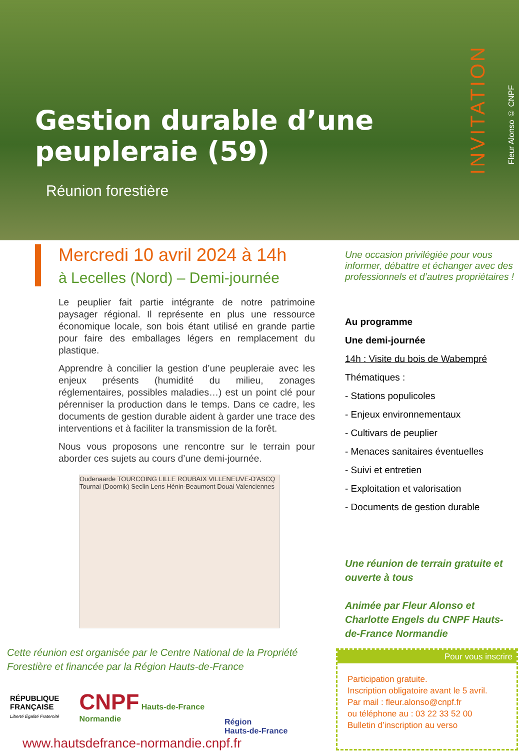Gestion durable d’une peupleraie (59)
Réunion forestière
INVITATION
Fleur Alonso © CNPF
Mercredi 10 avril 2024 à 14h
à Lecelles (Nord) – Demi-journée
Le peuplier fait partie intégrante de notre patrimoine paysager régional. Il représente en plus une ressource économique locale, son bois étant utilisé en grande partie pour faire des emballages légers en remplacement du plastique.
Apprendre à concilier la gestion d’une peupleraie avec les enjeux présents (humidité du milieu, zonages réglementaires, possibles maladies…) est un point clé pour pérenniser la production dans le temps. Dans ce cadre, les documents de gestion durable aident à garder une trace des interventions et à faciliter la transmission de la forêt.
Nous vous proposons une rencontre sur le terrain pour aborder ces sujets au cours d’une demi-journée.
Oudenaarde TOURCOING LILLE ROUBAIX VILLENEUVE-D'ASCQ Tournai (Doornik) Seclin Lens Hénin-Beaumont Douai Valenciennes
Une occasion privilégiée pour vous informer, débattre et échanger avec des professionnels et d’autres propriétaires !
Au programme
Une demi-journée
14h : Visite du bois de Wabempré
Thématiques :
- Stations populicoles
- Enjeux environnementaux
- Cultivars de peuplier
- Menaces sanitaires éventuelles
- Suivi et entretien
- Exploitation et valorisation
- Documents de gestion durable
Une réunion de terrain gratuite et ouverte à tous
Animée par Fleur Alonso et Charlotte Engels du CNPF Hauts-de-France Normandie
Cette réunion est organisée par le Centre National de la Propriété
Forestière et financée par la Région Hauts-de-France
RÉPUBLIQUE
FRANÇAISE
Liberté Égalité Fraternité
CNPF Hauts-de-France
Normandie
Région
Hauts-de-France
www.hautsdefrance-normandie.cnpf.fr
Pour vous inscrire
Participation gratuite.
Inscription obligatoire avant le 5 avril.
Par mail : fleur.alonso@cnpf.fr
ou téléphone au : 03 22 33 52 00
Bulletin d’inscription au verso